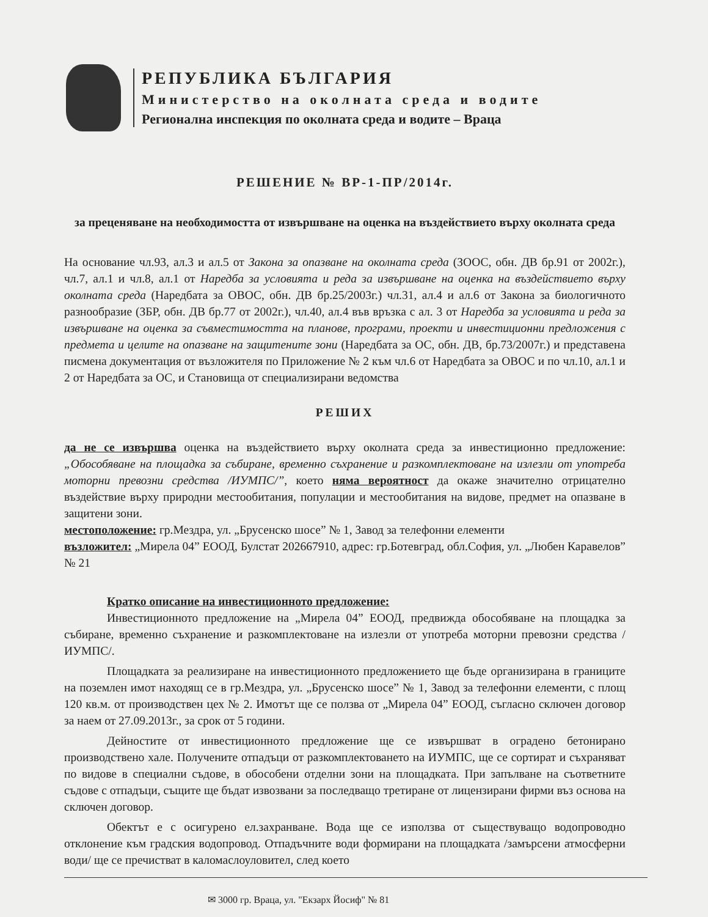РЕПУБЛИКА БЪЛГАРИЯ
Министерство на околната среда и водите
Регионална инспекция по околната среда и водите – Враца
РЕШЕНИЕ № ВР-1-ПР/2014г.
за преценяване на необходимостта от извършване на оценка на въздействието върху околната среда
На основание чл.93, ал.3 и ал.5 от Закона за опазване на околната среда (ЗООС, обн. ДВ бр.91 от 2002г.), чл.7, ал.1 и чл.8, ал.1 от Наредба за условията и реда за извършване на оценка на въздействието върху околната среда (Наредбата за ОВОС, обн. ДВ бр.25/2003г.) чл.31, ал.4 и ал.6 от Закона за биологичното разнообразие (ЗБР, обн. ДВ бр.77 от 2002г.), чл.40, ал.4 във връзка с ал. 3 от Наредба за условията и реда за извършване на оценка за съвместимостта на планове, програми, проекти и инвестиционни предложения с предмета и целите на опазване на защитените зони (Наредбата за ОС, обн. ДВ, бр.73/2007г.) и представена писмена документация от възложителя по Приложение № 2 към чл.6 от Наредбата за ОВОС и по чл.10, ал.1 и 2 от Наредбата за ОС, и Становища от специализирани ведомства
РЕШИХ
да не се извършва оценка на въздействието върху околната среда за инвестиционно предложение:„Обособяване на площадка за събиране, временно съхранение и разкомплектоване на излезли от употреба моторни превозни средства /ИУМПС/”, което няма вероятност да окаже значително отрицателно въздействие върху природни местообитания, популации и местообитания на видове, предмет на опазване в защитени зони.
местоположение: гр.Мездра, ул. „Брусенско шосе” № 1, Завод за телефонни елементи
възложител: „Мирела 04” ЕООД, Булстат 202667910, адрес: гр.Ботевград, обл.София, ул. „Любен Каравелов” № 21
Кратко описание на инвестиционното предложение:
Инвестиционното предложение на „Мирела 04” ЕООД, предвижда обособяване на площадка за събиране, временно съхранение и разкомплектоване на излезли от употреба моторни превозни средства /ИУМПС/.
Площадката за реализиране на инвестиционното предложението ще бъде организирана в границите на поземлен имот находящ се в гр.Мездра, ул. „Брусенско шосе” № 1, Завод за телефонни елементи, с площ 120 кв.м. от производствен цех № 2. Имотът ще се ползва от „Мирела 04” ЕООД, съгласно сключен договор за наем от 27.09.2013г., за срок от 5 години.
Дейностите от инвестиционното предложение ще се извършват в оградено бетонирано производствено хале. Получените отпадъци от разкомплектоването на ИУМПС, ще се сортират и съхраняват по видове в специални съдове, в обособени отделни зони на площадката. При запълване на съответните съдове с отпадъци, същите ще бъдат извозвани за последващо третиране от лицензирани фирми въз основа на сключен договор.
Обектът е с осигурено ел.захранване. Вода ще се използва от съществуващо водопроводно отклонение към градския водопровод. Отпадъчните води формирани на площадката /замърсени атмосферни води/ ще се пречистват в каломаслоуловител, след което
✉ 3000 гр. Враца, ул. "Екзарх Йосиф" № 81